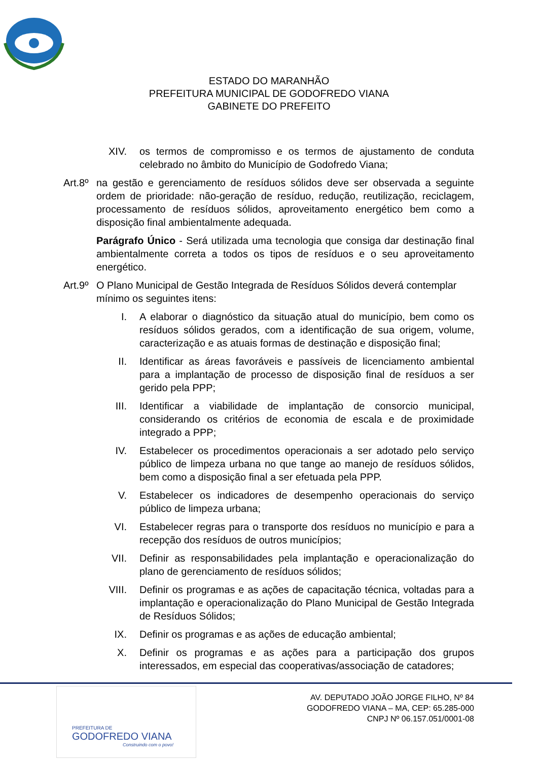ESTADO DO MARANHÃO
PREFEITURA MUNICIPAL DE GODOFREDO VIANA
GABINETE DO PREFEITO
XIV. os termos de compromisso e os termos de ajustamento de conduta celebrado no âmbito do Município de Godofredo Viana;
Art.8º
na gestão e gerenciamento de resíduos sólidos deve ser observada a seguinte ordem de prioridade: não-geração de resíduo, redução, reutilização, reciclagem, processamento de resíduos sólidos, aproveitamento energético bem como a disposição final ambientalmente adequada.
Parágrafo Único - Será utilizada uma tecnologia que consiga dar destinação final ambientalmente correta a todos os tipos de resíduos e o seu aproveitamento energético.
Art.9º
O Plano Municipal de Gestão Integrada de Resíduos Sólidos deverá contemplar mínimo os seguintes itens:
I. A elaborar o diagnóstico da situação atual do município, bem como os resíduos sólidos gerados, com a identificação de sua origem, volume, caracterização e as atuais formas de destinação e disposição final;
II. Identificar as áreas favoráveis e passíveis de licenciamento ambiental para a implantação de processo de disposição final de resíduos a ser gerido pela PPP;
III. Identificar a viabilidade de implantação de consorcio municipal, considerando os critérios de economia de escala e de proximidade integrado a PPP;
IV. Estabelecer os procedimentos operacionais a ser adotado pelo serviço público de limpeza urbana no que tange ao manejo de resíduos sólidos, bem como a disposição final a ser efetuada pela PPP.
V. Estabelecer os indicadores de desempenho operacionais do serviço público de limpeza urbana;
VI. Estabelecer regras para o transporte dos resíduos no município e para a recepção dos resíduos de outros municípios;
VII. Definir as responsabilidades pela implantação e operacionalização do plano de gerenciamento de resíduos sólidos;
VIII. Definir os programas e as ações de capacitação técnica, voltadas para a implantação e operacionalização do Plano Municipal de Gestão Integrada de Resíduos Sólidos;
IX. Definir os programas e as ações de educação ambiental;
X. Definir os programas e as ações para a participação dos grupos interessados, em especial das cooperativas/associação de catadores;
PREFEITURA DE
GODOFREDO VIANA
Construindo com o povo!
AV. DEPUTADO JOÃO JORGE FILHO, Nº 84
GODOFREDO VIANA – MA, CEP: 65.285-000
CNPJ Nº 06.157.051/0001-08